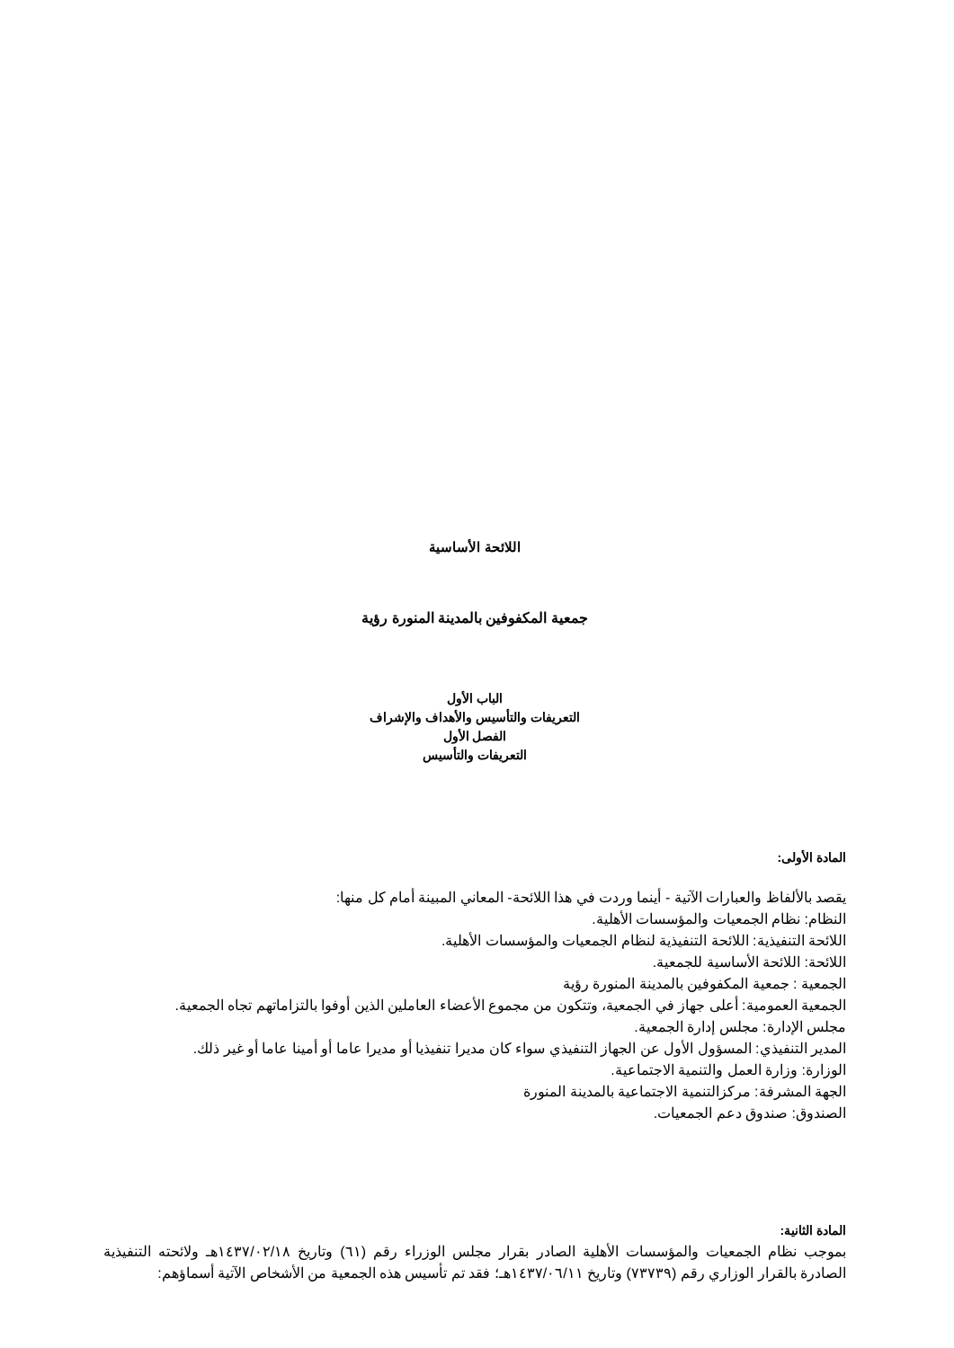اللائحة الأساسية
جمعية المكفوفين بالمدينة المنورة رؤية
الباب الأول
التعريفات والتأسيس والأهداف والإشراف
الفصل الأول
التعريفات والتأسيس
المادة الأولى:
يقصد بالألفاظ والعبارات الآتية - أينما وردت في هذا اللائحة- المعاني المبينة أمام كل منها:
النظام: نظام الجمعيات والمؤسسات الأهلية.
اللائحة التنفيذية: اللائحة التنفيذية لنظام الجمعيات والمؤسسات الأهلية.
اللائحة: اللائحة الأساسية للجمعية.
الجمعية : جمعية المكفوفين بالمدينة المنورة رؤية
الجمعية العمومية: أعلى جهاز في الجمعية، وتتكون من مجموع الأعضاء العاملين الذين أوفوا بالتزاماتهم تجاه الجمعية.
مجلس الإدارة: مجلس إدارة الجمعية.
المدير التنفيذي: المسؤول الأول عن الجهاز التنفيذي سواء كان مديرا تنفيذيا أو مديرا عاما أو أمينا عاما أو غير ذلك.
الوزارة: وزارة العمل والتنمية الاجتماعية.
الجهة المشرفة: مركزالتنمية الاجتماعية بالمدينة المنورة
الصندوق: صندوق دعم الجمعيات.
المادة الثانية:
بموجب نظام الجمعيات والمؤسسات الأهلية الصادر بقرار مجلس الوزراء رقم (٦١) وتاريخ ١٤٣٧/٠٢/١٨هـ ولائحته التنفيذية الصادرة بالقرار الوزاري رقم (٧٣٧٣٩) وتاريخ ١٤٣٧/٠٦/١١هـ؛ فقد تم تأسيس هذه الجمعية من الأشخاص الآتية أسماؤهم: